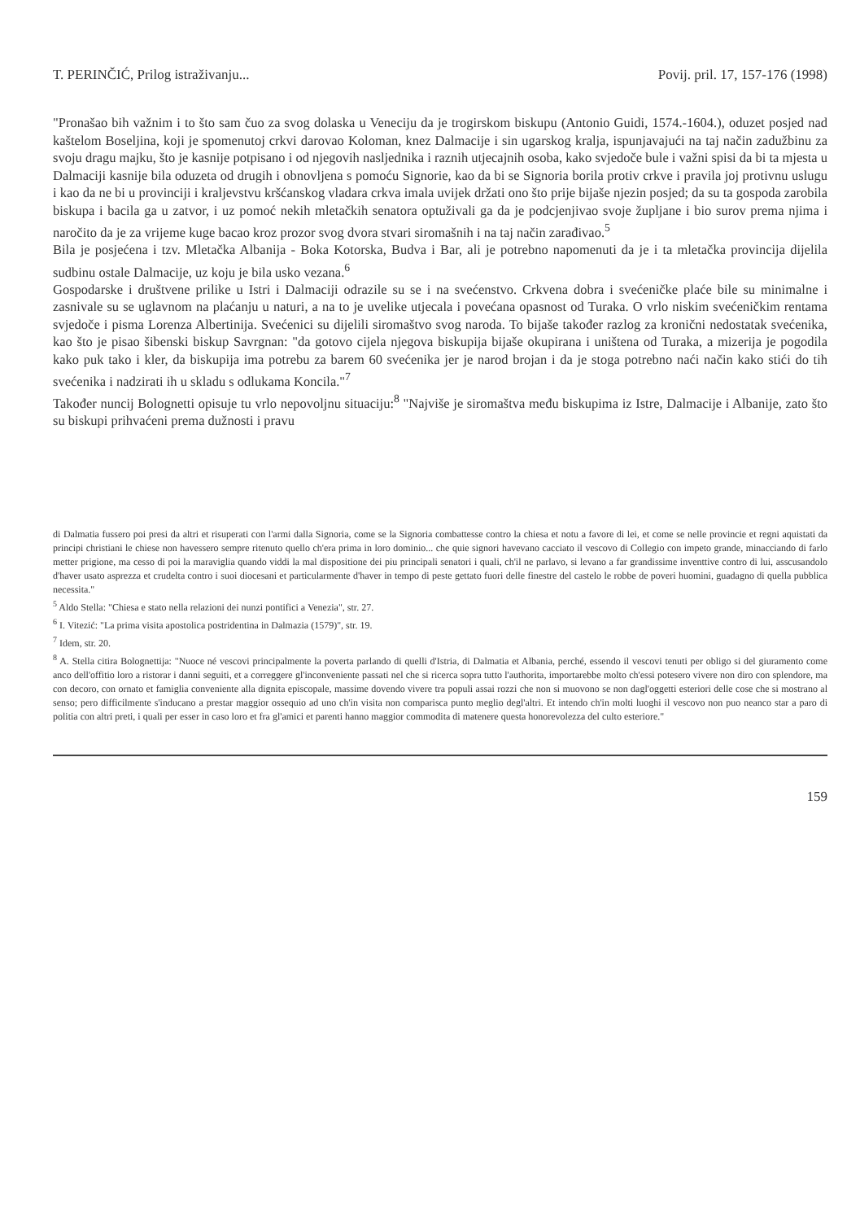T. PERINČIĆ, Prilog istraživanju... Povij. pril. 17, 157-176 (1998)
"Pronašao bih važnim i to što sam čuo za svog dolaska u Veneciju da je trogirskom biskupu (Antonio Guidi, 1574.-1604.), oduzet posjed nad kaštelom Boseljina, koji je spomenutoj crkvi darovao Koloman, knez Dalmacije i sin ugarskog kralja, ispunjavajući na taj način zadužbinu za svoju dragu majku, što je kasnije potpisano i od njegovih nasljednika i raznih utjecajnih osoba, kako svjedoče bule i važni spisi da bi ta mjesta u Dalmaciji kasnije bila oduzeta od drugih i obnovljena s pomoću Signorie, kao da bi se Signoria borila protiv crkve i pravila joj protivnu uslugu i kao da ne bi u provinciji i kraljevstvu kršćanskog vladara crkva imala uvijek držati ono što prije bijaše njezin posjed; da su ta gospoda zarobila biskupa i bacila ga u zatvor, i uz pomoć nekih mletačkih senatora optuživali ga da je podcjenjivao svoje župljane i bio surov prema njima i naročito da je za vrijeme kuge bacao kroz prozor svog dvora stvari siromašnih i na taj način zarađivao.<sup>5</sup>
Bila je posjećena i tzv. Mletačka Albanija - Boka Kotorska, Budva i Bar, ali je potrebno napomenuti da je i ta mletačka provincija dijelila sudbinu ostale Dalmacije, uz koju je bila usko vezana.<sup>6</sup>
Gospodarske i društvene prilike u Istri i Dalmaciji odrazile su se i na svećenstvo. Crkvena dobra i svećeničke plaće bile su minimalne i zasnivale su se uglavnom na plaćanju u naturi, a na to je uvelike utjecala i povećana opasnost od Turaka. O vrlo niskim svećeničkim rentama svjedoče i pisma Lorenza Albertinija. Svećenici su dijelili siromaštvo svog naroda. To bijaše također razlog za kronični nedostatak svećenika, kao što je pisao šibenski biskup Savrgnan: "da gotovo cijela njegova biskupija bijaše okupirana i uništena od Turaka, a mizerija je pogodila kako puk tako i kler, da biskupija ima potrebu za barem 60 svećenika jer je narod brojan i da je stoga potrebno naći način kako stići do tih svećenika i nadzirati ih u skladu s odlukama Koncila."<sup>7</sup>
Također nuncij Bolognetti opisuje tu vrlo nepovoljnu situaciju:<sup>8</sup> "Najviše je siromaštva među biskupima iz Istre, Dalmacije i Albanije, zato što su biskupi prihvaćeni prema dužnosti i pravu
di Dalmatia fussero poi presi da altri et risuperati con l'armi dalla Signoria, come se la Signoria combattesse contro la chiesa et notu a favore di lei, et come se nelle provincie et regni aquistati da principi christiani le chiese non havessero sempre ritenuto quello ch'era prima in loro dominio... che quie signori havevano cacciato il vescovo di Collegio con impeto grande, minacciando di farlo metter prigione, ma cesso di poi la maraviglia quando viddi la mal dispositione dei piu principali senatori i quali, ch'il ne parlavo, si levano a far grandissime inventtive contro di lui, asscusandolo d'haver usato asprezza et crudelta contro i suoi diocesani et particularmente d'haver in tempo di peste gettato fuori delle finestre del castelo le robbe de poveri huomini, guadagno di quella pubblica necessita."
<sup>5</sup> Aldo Stella: "Chiesa e stato nella relazioni dei nunzi pontifici a Venezia", str. 27.
<sup>6</sup> I. Vitezić: "La prima visita apostolica postridentina in Dalmazia (1579)", str. 19.
<sup>7</sup> Idem, str. 20.
<sup>8</sup> A. Stella citira Bolognettija: "Nuoce né vescovi principalmente la poverta parlando di quelli d'Istria, di Dalmatia et Albania, perché, essendo il vescovi tenuti per obligo si del giuramento come anco dell'offitio loro a ristorar i danni seguiti, et a correggere gl'inconveniente passati nel che si ricerca sopra tutto l'authorita, importarebbe molto ch'essi potesero vivere non diro con splendore, ma con decoro, con ornato et famiglia conveniente alla dignita episcopale, massime dovendo vivere tra populi assai rozzi che non si muovono se non dagl'oggetti esteriori delle cose che si mostrano al senso; pero difficilmente s'inducano a prestar maggior ossequio ad uno ch'in visita non comparisca punto meglio degl'altri. Et intendo ch'in molti luoghi il vescovo non puo neanco star a paro di politia con altri preti, i quali per esser in caso loro et fra gl'amici et parenti hanno maggior commodita di matenere questa honorevolezza del culto esteriore."
159